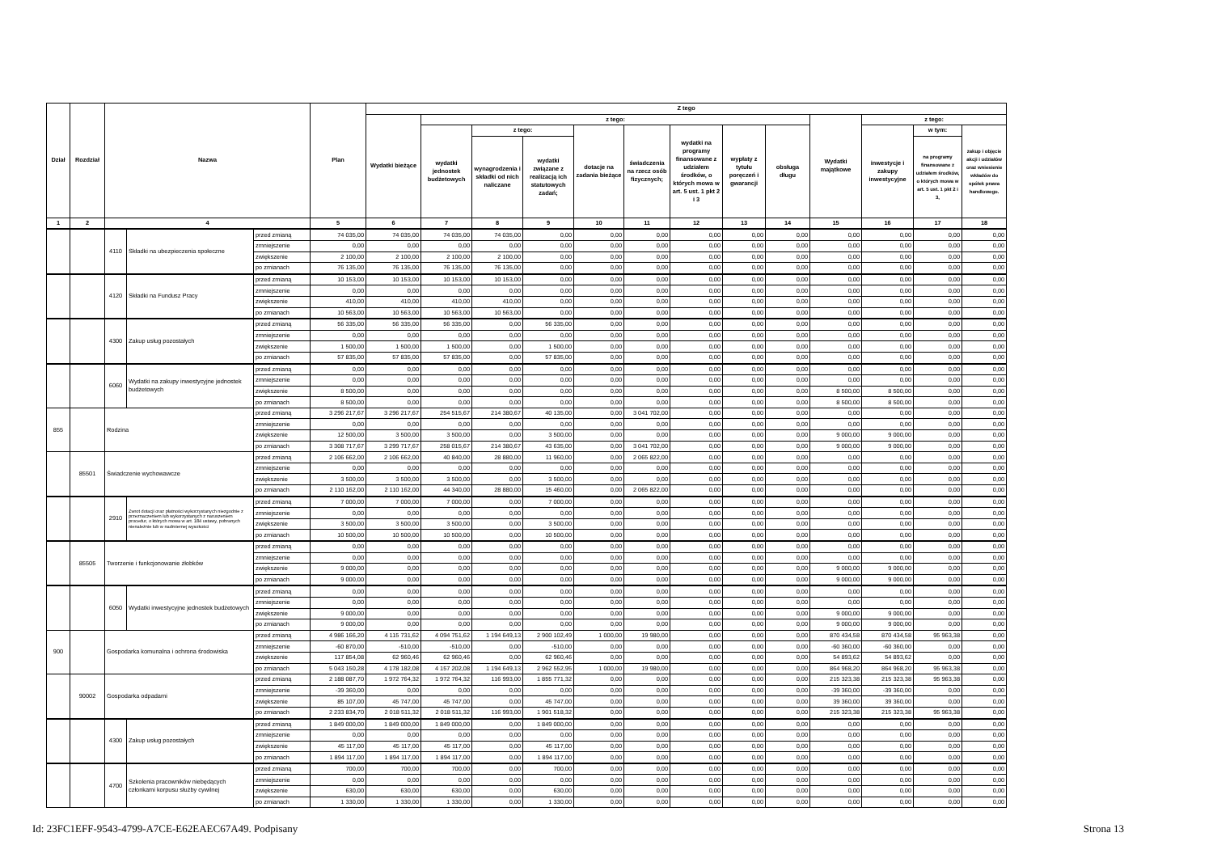| Dział | Rozdział | Nazwa | | | Plan | Z tego | | | | | | | | | | | | |
| --- | --- | --- | --- | --- | --- | --- | --- | --- | --- | --- | --- | --- | --- | --- | --- | --- | --- | --- |
| | | | | | | Wydatki bieżące | z tego: | | | | | | | | Wydatki majątkowe | z tego: | | |
| | | | | | | | wydatki jednostek budżetowych | z tego: | | dotacje na zadania bieżące | świadczenia na rzecz osób fizycznych; | wydatki na programy finansowane z udziałem środków, o których mowa w art. 5 ust. 1 pkt 2 i 3 | wypłaty z tytułu poręczeń i gwarancji | obsługa długu | | inwestycje i zakupy inwestycyjne | w tym: | zakup i objęcie akcji i udziałów oraz wniesienie wkładów do spółek prawa handlowego. |
| | | | | | | | | wynagrodzenia i składki od nich naliczane | wydatki związane z realizacją ich statutowych zadań; | | | | | | | | na programy finansowane z udziałem środków, o których mowa w art. 5 ust. 1 pkt 2 i 3, | |
| 1 | 2 | 4 | | | 5 | 6 | 7 | 8 | 9 | 10 | 11 | 12 | 13 | 14 | 15 | 16 | 17 | 18 |
| | | 4110 | Składki na ubezpieczenia społeczne | przed zmianą | 74 035,00 | 74 035,00 | 74 035,00 | 74 035,00 | 0,00 | 0,00 | 0,00 | 0,00 | 0,00 | 0,00 | 0,00 | 0,00 | 0,00 | 0,00 |
| | | | | zmniejszenie | 0,00 | 0,00 | 0,00 | 0,00 | 0,00 | 0,00 | 0,00 | 0,00 | 0,00 | 0,00 | 0,00 | 0,00 | 0,00 | 0,00 |
| | | | | zwiększenie | 2 100,00 | 2 100,00 | 2 100,00 | 2 100,00 | 0,00 | 0,00 | 0,00 | 0,00 | 0,00 | 0,00 | 0,00 | 0,00 | 0,00 | 0,00 |
| | | | | po zmianach | 76 135,00 | 76 135,00 | 76 135,00 | 76 135,00 | 0,00 | 0,00 | 0,00 | 0,00 | 0,00 | 0,00 | 0,00 | 0,00 | 0,00 | 0,00 |
| | | 4120 | Składki na Fundusz Pracy | przed zmianą | 10 153,00 | 10 153,00 | 10 153,00 | 10 153,00 | 0,00 | 0,00 | 0,00 | 0,00 | 0,00 | 0,00 | 0,00 | 0,00 | 0,00 | 0,00 |
| | | | | zmniejszenie | 0,00 | 0,00 | 0,00 | 0,00 | 0,00 | 0,00 | 0,00 | 0,00 | 0,00 | 0,00 | 0,00 | 0,00 | 0,00 | 0,00 |
| | | | | zwiększenie | 410,00 | 410,00 | 410,00 | 410,00 | 0,00 | 0,00 | 0,00 | 0,00 | 0,00 | 0,00 | 0,00 | 0,00 | 0,00 | 0,00 |
| | | | | po zmianach | 10 563,00 | 10 563,00 | 10 563,00 | 10 563,00 | 0,00 | 0,00 | 0,00 | 0,00 | 0,00 | 0,00 | 0,00 | 0,00 | 0,00 | 0,00 |
| | | 4300 | Zakup usług pozostałych | przed zmianą | 56 335,00 | 56 335,00 | 56 335,00 | 0,00 | 56 335,00 | 0,00 | 0,00 | 0,00 | 0,00 | 0,00 | 0,00 | 0,00 | 0,00 | 0,00 |
| | | | | zmniejszenie | 0,00 | 0,00 | 0,00 | 0,00 | 0,00 | 0,00 | 0,00 | 0,00 | 0,00 | 0,00 | 0,00 | 0,00 | 0,00 | 0,00 |
| | | | | zwiększenie | 1 500,00 | 1 500,00 | 1 500,00 | 0,00 | 1 500,00 | 0,00 | 0,00 | 0,00 | 0,00 | 0,00 | 0,00 | 0,00 | 0,00 | 0,00 |
| | | | | po zmianach | 57 835,00 | 57 835,00 | 57 835,00 | 0,00 | 57 835,00 | 0,00 | 0,00 | 0,00 | 0,00 | 0,00 | 0,00 | 0,00 | 0,00 | 0,00 |
| | | 6060 | Wydatki na zakupy inwestycyjne jednostek budżetowych | przed zmianą | 0,00 | 0,00 | 0,00 | 0,00 | 0,00 | 0,00 | 0,00 | 0,00 | 0,00 | 0,00 | 0,00 | 0,00 | 0,00 | 0,00 |
| | | | | zmniejszenie | 0,00 | 0,00 | 0,00 | 0,00 | 0,00 | 0,00 | 0,00 | 0,00 | 0,00 | 0,00 | 0,00 | 0,00 | 0,00 | 0,00 |
| | | | | zwiększenie | 8 500,00 | 0,00 | 0,00 | 0,00 | 0,00 | 0,00 | 0,00 | 0,00 | 0,00 | 0,00 | 8 500,00 | 8 500,00 | 0,00 | 0,00 |
| | | | | po zmianach | 8 500,00 | 0,00 | 0,00 | 0,00 | 0,00 | 0,00 | 0,00 | 0,00 | 0,00 | 0,00 | 8 500,00 | 8 500,00 | 0,00 | 0,00 |
| 855 | | Rodzina | | przed zmianą | 3 296 217,67 | 3 296 217,67 | 254 515,67 | 214 380,67 | 40 135,00 | 0,00 | 3 041 702,00 | 0,00 | 0,00 | 0,00 | 0,00 | 0,00 | 0,00 | 0,00 |
| | | | | zmniejszenie | 0,00 | 0,00 | 0,00 | 0,00 | 0,00 | 0,00 | 0,00 | 0,00 | 0,00 | 0,00 | 0,00 | 0,00 | 0,00 | 0,00 |
| | | | | zwiększenie | 12 500,00 | 3 500,00 | 3 500,00 | 0,00 | 3 500,00 | 0,00 | 0,00 | 0,00 | 0,00 | 0,00 | 9 000,00 | 9 000,00 | 0,00 | 0,00 |
| | | | | po zmianach | 3 308 717,67 | 3 299 717,67 | 258 015,67 | 214 380,67 | 43 635,00 | 0,00 | 3 041 702,00 | 0,00 | 0,00 | 0,00 | 9 000,00 | 9 000,00 | 0,00 | 0,00 |
| | 85501 | Świadczenie wychowawcze | | przed zmianą | 2 106 662,00 | 2 106 662,00 | 40 840,00 | 28 880,00 | 11 960,00 | 0,00 | 2 065 822,00 | 0,00 | 0,00 | 0,00 | 0,00 | 0,00 | 0,00 | 0,00 |
| | | | | zmniejszenie | 0,00 | 0,00 | 0,00 | 0,00 | 0,00 | 0,00 | 0,00 | 0,00 | 0,00 | 0,00 | 0,00 | 0,00 | 0,00 | 0,00 |
| | | | | zwiększenie | 3 500,00 | 3 500,00 | 3 500,00 | 0,00 | 3 500,00 | 0,00 | 0,00 | 0,00 | 0,00 | 0,00 | 0,00 | 0,00 | 0,00 | 0,00 |
| | | | | po zmianach | 2 110 162,00 | 2 110 162,00 | 44 340,00 | 28 880,00 | 15 460,00 | 0,00 | 2 065 822,00 | 0,00 | 0,00 | 0,00 | 0,00 | 0,00 | 0,00 | 0,00 |
| | | 2910 | Zwrot dotacji oraz płatności wykorzystanych niezgodnie z przeznaczeniem lub wykorzystanych z naruszeniem procedur, o których mowa w art. 184 ustawy, pobranych nienależnie lub w nadmiernej wysokości | przed zmianą | 7 000,00 | 7 000,00 | 7 000,00 | 0,00 | 7 000,00 | 0,00 | 0,00 | 0,00 | 0,00 | 0,00 | 0,00 | 0,00 | 0,00 | 0,00 |
| | | | | zmniejszenie | 0,00 | 0,00 | 0,00 | 0,00 | 0,00 | 0,00 | 0,00 | 0,00 | 0,00 | 0,00 | 0,00 | 0,00 | 0,00 | 0,00 |
| | | | | zwiększenie | 3 500,00 | 3 500,00 | 3 500,00 | 0,00 | 3 500,00 | 0,00 | 0,00 | 0,00 | 0,00 | 0,00 | 0,00 | 0,00 | 0,00 | 0,00 |
| | | | | po zmianach | 10 500,00 | 10 500,00 | 10 500,00 | 0,00 | 10 500,00 | 0,00 | 0,00 | 0,00 | 0,00 | 0,00 | 0,00 | 0,00 | 0,00 | 0,00 |
| | 85505 | Tworzenie i funkcjonowanie żłobków | | przed zmianą | 0,00 | 0,00 | 0,00 | 0,00 | 0,00 | 0,00 | 0,00 | 0,00 | 0,00 | 0,00 | 0,00 | 0,00 | 0,00 | 0,00 |
| | | | | zmniejszenie | 0,00 | 0,00 | 0,00 | 0,00 | 0,00 | 0,00 | 0,00 | 0,00 | 0,00 | 0,00 | 0,00 | 0,00 | 0,00 | 0,00 |
| | | | | zwiększenie | 9 000,00 | 0,00 | 0,00 | 0,00 | 0,00 | 0,00 | 0,00 | 0,00 | 0,00 | 0,00 | 9 000,00 | 9 000,00 | 0,00 | 0,00 |
| | | | | po zmianach | 9 000,00 | 0,00 | 0,00 | 0,00 | 0,00 | 0,00 | 0,00 | 0,00 | 0,00 | 0,00 | 9 000,00 | 9 000,00 | 0,00 | 0,00 |
| | | 6050 | Wydatki inwestycyjne jednostek budżetowych | przed zmianą | 0,00 | 0,00 | 0,00 | 0,00 | 0,00 | 0,00 | 0,00 | 0,00 | 0,00 | 0,00 | 0,00 | 0,00 | 0,00 | 0,00 |
| | | | | zmniejszenie | 0,00 | 0,00 | 0,00 | 0,00 | 0,00 | 0,00 | 0,00 | 0,00 | 0,00 | 0,00 | 0,00 | 0,00 | 0,00 | 0,00 |
| | | | | zwiększenie | 9 000,00 | 0,00 | 0,00 | 0,00 | 0,00 | 0,00 | 0,00 | 0,00 | 0,00 | 0,00 | 9 000,00 | 9 000,00 | 0,00 | 0,00 |
| | | | | po zmianach | 9 000,00 | 0,00 | 0,00 | 0,00 | 0,00 | 0,00 | 0,00 | 0,00 | 0,00 | 0,00 | 9 000,00 | 9 000,00 | 0,00 | 0,00 |
| 900 | | Gospodarka komunalna i ochrona środowiska | | przed zmianą | 4 986 166,20 | 4 115 731,62 | 4 094 751,62 | 1 194 649,13 | 2 900 102,49 | 1 000,00 | 19 980,00 | 0,00 | 0,00 | 0,00 | 870 434,58 | 870 434,58 | 95 963,38 | 0,00 |
| | | | | zmniejszenie | -60 870,00 | -510,00 | -510,00 | 0,00 | -510,00 | 0,00 | 0,00 | 0,00 | 0,00 | 0,00 | -60 360,00 | -60 360,00 | 0,00 | 0,00 |
| | | | | zwiększenie | 117 854,08 | 62 960,46 | 62 960,46 | 0,00 | 62 960,46 | 0,00 | 0,00 | 0,00 | 0,00 | 0,00 | 54 893,62 | 54 893,62 | 0,00 | 0,00 |
| | | | | po zmianach | 5 043 150,28 | 4 178 182,08 | 4 157 202,08 | 1 194 649,13 | 2 962 552,95 | 1 000,00 | 19 980,00 | 0,00 | 0,00 | 0,00 | 864 968,20 | 864 968,20 | 95 963,38 | 0,00 |
| | 90002 | Gospodarka odpadami | | przed zmianą | 2 188 087,70 | 1 972 764,32 | 1 972 764,32 | 116 993,00 | 1 855 771,32 | 0,00 | 0,00 | 0,00 | 0,00 | 0,00 | 215 323,38 | 215 323,38 | 95 963,38 | 0,00 |
| | | | | zmniejszenie | -39 360,00 | 0,00 | 0,00 | 0,00 | 0,00 | 0,00 | 0,00 | 0,00 | 0,00 | 0,00 | -39 360,00 | -39 360,00 | 0,00 | 0,00 |
| | | | | zwiększenie | 85 107,00 | 45 747,00 | 45 747,00 | 0,00 | 45 747,00 | 0,00 | 0,00 | 0,00 | 0,00 | 0,00 | 39 360,00 | 39 360,00 | 0,00 | 0,00 |
| | | | | po zmianach | 2 233 834,70 | 2 018 511,32 | 2 018 511,32 | 116 993,00 | 1 901 518,32 | 0,00 | 0,00 | 0,00 | 0,00 | 0,00 | 215 323,38 | 215 323,38 | 95 963,38 | 0,00 |
| | | 4300 | Zakup usług pozostałych | przed zmianą | 1 849 000,00 | 1 849 000,00 | 1 849 000,00 | 0,00 | 1 849 000,00 | 0,00 | 0,00 | 0,00 | 0,00 | 0,00 | 0,00 | 0,00 | 0,00 | 0,00 |
| | | | | zmniejszenie | 0,00 | 0,00 | 0,00 | 0,00 | 0,00 | 0,00 | 0,00 | 0,00 | 0,00 | 0,00 | 0,00 | 0,00 | 0,00 | 0,00 |
| | | | | zwiększenie | 45 117,00 | 45 117,00 | 45 117,00 | 0,00 | 45 117,00 | 0,00 | 0,00 | 0,00 | 0,00 | 0,00 | 0,00 | 0,00 | 0,00 | 0,00 |
| | | | | po zmianach | 1 894 117,00 | 1 894 117,00 | 1 894 117,00 | 0,00 | 1 894 117,00 | 0,00 | 0,00 | 0,00 | 0,00 | 0,00 | 0,00 | 0,00 | 0,00 | 0,00 |
| | | 4700 | Szkolenia pracowników niebędących członkami korpusu służby cywilnej | przed zmianą | 700,00 | 700,00 | 700,00 | 0,00 | 700,00 | 0,00 | 0,00 | 0,00 | 0,00 | 0,00 | 0,00 | 0,00 | 0,00 | 0,00 |
| | | | | zmniejszenie | 0,00 | 0,00 | 0,00 | 0,00 | 0,00 | 0,00 | 0,00 | 0,00 | 0,00 | 0,00 | 0,00 | 0,00 | 0,00 | 0,00 |
| | | | | zwiększenie | 630,00 | 630,00 | 630,00 | 0,00 | 630,00 | 0,00 | 0,00 | 0,00 | 0,00 | 0,00 | 0,00 | 0,00 | 0,00 | 0,00 |
| | | | | po zmianach | 1 330,00 | 1 330,00 | 1 330,00 | 0,00 | 1 330,00 | 0,00 | 0,00 | 0,00 | 0,00 | 0,00 | 0,00 | 0,00 | 0,00 | 0,00 |
Id: 23FC1EFF-9543-4799-A7CE-E62EAEC67A49. Podpisany Strona 13